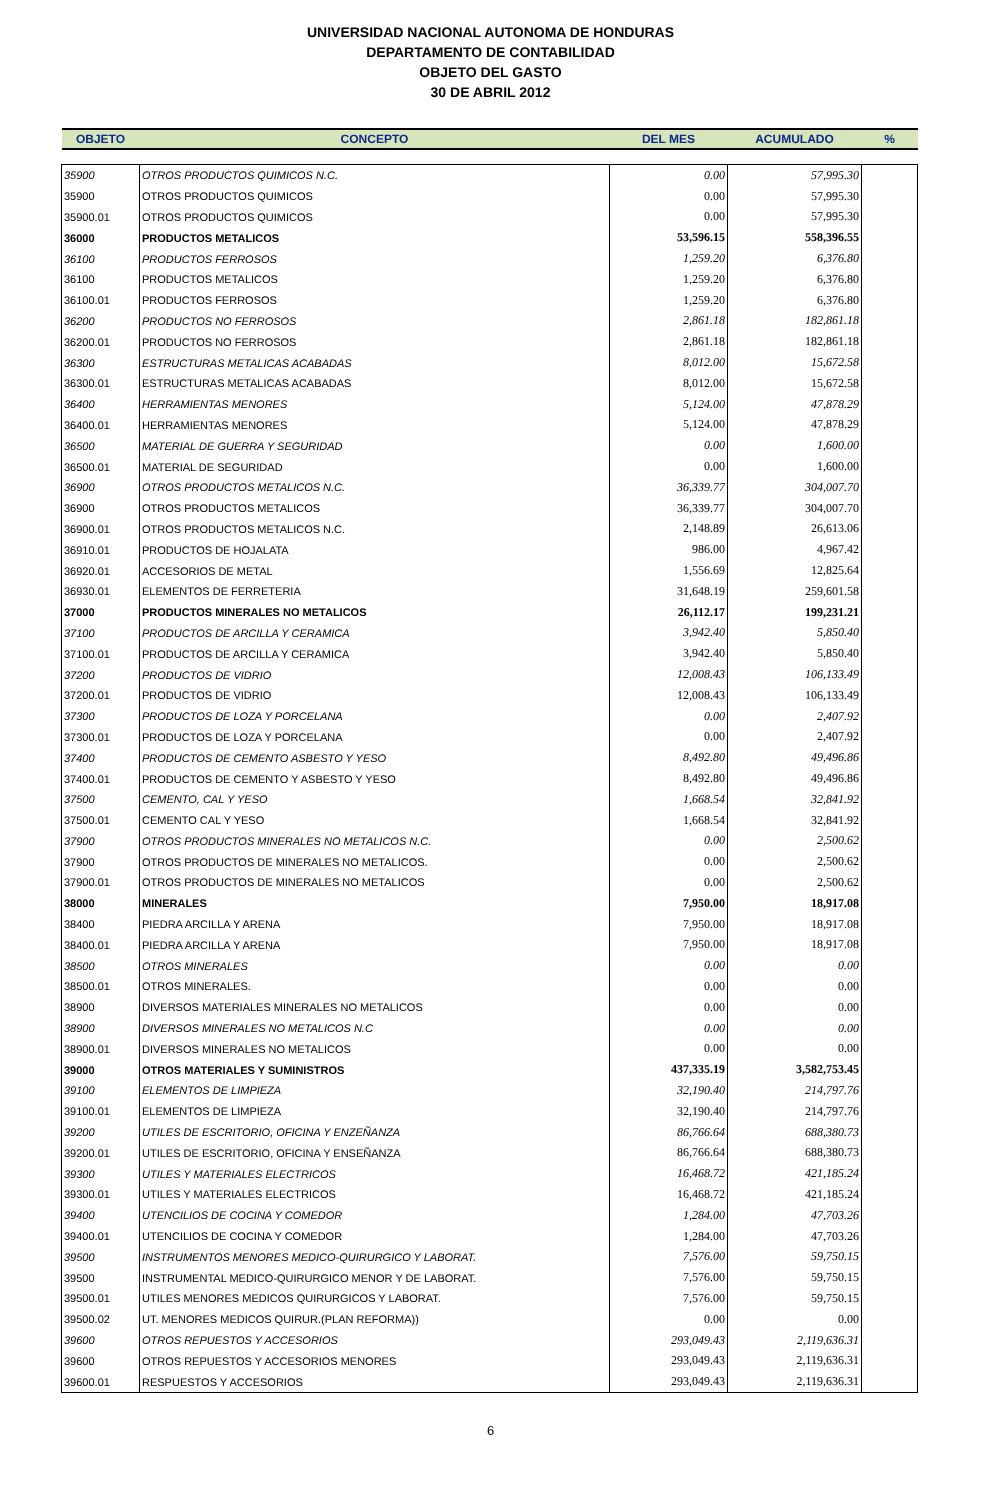UNIVERSIDAD NACIONAL AUTONOMA DE HONDURAS
DEPARTAMENTO DE CONTABILIDAD
OBJETO DEL GASTO
30 DE ABRIL 2012
| OBJETO | CONCEPTO | DEL MES | ACUMULADO | % |
| --- | --- | --- | --- | --- |
| 35900 | OTROS PRODUCTOS QUIMICOS N.C. | 0.00 | 57,995.30 | |
| 35900 | OTROS PRODUCTOS QUIMICOS | 0.00 | 57,995.30 | |
| 35900.01 | OTROS PRODUCTOS QUIMICOS | 0.00 | 57,995.30 | |
| 36000 | PRODUCTOS METALICOS | 53,596.15 | 558,396.55 | |
| 36100 | PRODUCTOS FERROSOS | 1,259.20 | 6,376.80 | |
| 36100 | PRODUCTOS METALICOS | 1,259.20 | 6,376.80 | |
| 36100.01 | PRODUCTOS FERROSOS | 1,259.20 | 6,376.80 | |
| 36200 | PRODUCTOS NO FERROSOS | 2,861.18 | 182,861.18 | |
| 36200.01 | PRODUCTOS NO FERROSOS | 2,861.18 | 182,861.18 | |
| 36300 | ESTRUCTURAS METALICAS ACABADAS | 8,012.00 | 15,672.58 | |
| 36300.01 | ESTRUCTURAS METALICAS ACABADAS | 8,012.00 | 15,672.58 | |
| 36400 | HERRAMIENTAS MENORES | 5,124.00 | 47,878.29 | |
| 36400.01 | HERRAMIENTAS MENORES | 5,124.00 | 47,878.29 | |
| 36500 | MATERIAL DE GUERRA Y SEGURIDAD | 0.00 | 1,600.00 | |
| 36500.01 | MATERIAL DE SEGURIDAD | 0.00 | 1,600.00 | |
| 36900 | OTROS PRODUCTOS METALICOS N.C. | 36,339.77 | 304,007.70 | |
| 36900 | OTROS PRODUCTOS METALICOS | 36,339.77 | 304,007.70 | |
| 36900.01 | OTROS PRODUCTOS METALICOS N.C. | 2,148.89 | 26,613.06 | |
| 36910.01 | PRODUCTOS DE HOJALATA | 986.00 | 4,967.42 | |
| 36920.01 | ACCESORIOS DE METAL | 1,556.69 | 12,825.64 | |
| 36930.01 | ELEMENTOS DE FERRETERIA | 31,648.19 | 259,601.58 | |
| 37000 | PRODUCTOS MINERALES NO METALICOS | 26,112.17 | 199,231.21 | |
| 37100 | PRODUCTOS DE ARCILLA Y CERAMICA | 3,942.40 | 5,850.40 | |
| 37100.01 | PRODUCTOS DE ARCILLA Y CERAMICA | 3,942.40 | 5,850.40 | |
| 37200 | PRODUCTOS DE VIDRIO | 12,008.43 | 106,133.49 | |
| 37200.01 | PRODUCTOS DE VIDRIO | 12,008.43 | 106,133.49 | |
| 37300 | PRODUCTOS DE LOZA Y PORCELANA | 0.00 | 2,407.92 | |
| 37300.01 | PRODUCTOS DE LOZA Y PORCELANA | 0.00 | 2,407.92 | |
| 37400 | PRODUCTOS DE CEMENTO ASBESTO Y YESO | 8,492.80 | 49,496.86 | |
| 37400.01 | PRODUCTOS DE CEMENTO Y ASBESTO Y YESO | 8,492.80 | 49,496.86 | |
| 37500 | CEMENTO, CAL Y YESO | 1,668.54 | 32,841.92 | |
| 37500.01 | CEMENTO CAL Y YESO | 1,668.54 | 32,841.92 | |
| 37900 | OTROS PRODUCTOS MINERALES NO METALICOS N.C. | 0.00 | 2,500.62 | |
| 37900 | OTROS PRODUCTOS DE MINERALES NO METALICOS. | 0.00 | 2,500.62 | |
| 37900.01 | OTROS PRODUCTOS DE MINERALES NO METALICOS | 0.00 | 2,500.62 | |
| 38000 | MINERALES | 7,950.00 | 18,917.08 | |
| 38400 | PIEDRA ARCILLA Y ARENA | 7,950.00 | 18,917.08 | |
| 38400.01 | PIEDRA ARCILLA Y ARENA | 7,950.00 | 18,917.08 | |
| 38500 | OTROS MINERALES | 0.00 | 0.00 | |
| 38500.01 | OTROS MINERALES. | 0.00 | 0.00 | |
| 38900 | DIVERSOS MATERIALES MINERALES NO METALICOS | 0.00 | 0.00 | |
| 38900 | DIVERSOS MINERALES NO METALICOS N.C | 0.00 | 0.00 | |
| 38900.01 | DIVERSOS MINERALES NO METALICOS | 0.00 | 0.00 | |
| 39000 | OTROS MATERIALES Y SUMINISTROS | 437,335.19 | 3,582,753.45 | |
| 39100 | ELEMENTOS DE LIMPIEZA | 32,190.40 | 214,797.76 | |
| 39100.01 | ELEMENTOS DE LIMPIEZA | 32,190.40 | 214,797.76 | |
| 39200 | UTILES DE ESCRITORIO, OFICINA Y ENZEÑANZA | 86,766.64 | 688,380.73 | |
| 39200.01 | UTILES DE ESCRITORIO, OFICINA Y ENSEÑANZA | 86,766.64 | 688,380.73 | |
| 39300 | UTILES Y MATERIALES ELECTRICOS | 16,468.72 | 421,185.24 | |
| 39300.01 | UTILES Y MATERIALES ELECTRICOS | 16,468.72 | 421,185.24 | |
| 39400 | UTENCILIOS DE COCINA Y COMEDOR | 1,284.00 | 47,703.26 | |
| 39400.01 | UTENCILIOS DE COCINA Y COMEDOR | 1,284.00 | 47,703.26 | |
| 39500 | INSTRUMENTOS MENORES MEDICO-QUIRURGICO Y LABORAT. | 7,576.00 | 59,750.15 | |
| 39500 | INSTRUMENTAL MEDICO-QUIRURGICO MENOR Y DE LABORAT. | 7,576.00 | 59,750.15 | |
| 39500.01 | UTILES MENORES MEDICOS QUIRURGICOS Y LABORAT. | 7,576.00 | 59,750.15 | |
| 39500.02 | UT. MENORES MEDICOS QUIRUR.(PLAN REFORMA)) | 0.00 | 0.00 | |
| 39600 | OTROS REPUESTOS Y ACCESORIOS | 293,049.43 | 2,119,636.31 | |
| 39600 | OTROS REPUESTOS Y ACCESORIOS MENORES | 293,049.43 | 2,119,636.31 | |
| 39600.01 | RESPUESTOS Y ACCESORIOS | 293,049.43 | 2,119,636.31 | |
6